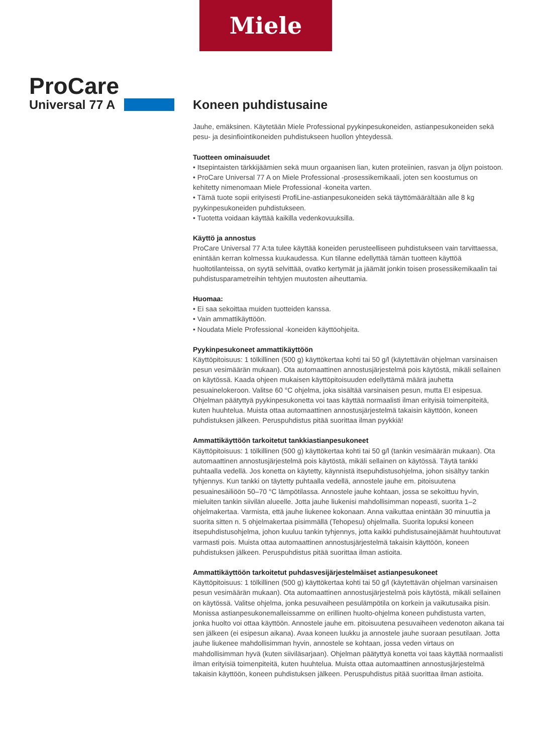Miele
ProCare
Universal 77 A
Koneen puhdistusaine
Jauhe, emäksinen. Käytetään Miele Professional pyykinpesukoneiden, astianpesukoneiden sekä pesu- ja desinfiointikoneiden puhdistukseen huollon yhteydessä.
Tuotteen ominaisuudet
• Itsepintaisten tärkkijäämien sekä muun orgaanisen lian, kuten proteiinien, rasvan ja öljyn poistoon.
• ProCare Universal 77 A on Miele Professional -prosessikemikaali, joten sen koostumus on kehitetty nimenomaan Miele Professional -koneita varten.
• Tämä tuote sopii erityisesti ProfiLine-astianpesukoneiden sekä täyttömäärältään alle 8 kg pyykinpesukoneiden puhdistukseen.
• Tuotetta voidaan käyttää kaikilla vedenkovuuksilla.
Käyttö ja annostus
ProCare Universal 77 A:ta tulee käyttää koneiden perusteelliseen puhdistukseen vain tarvittaessa, enintään kerran kolmessa kuukaudessa. Kun tilanne edellyttää tämän tuotteen käyttöä huoltotilanteissa, on syytä selvittää, ovatko kertymät ja jäämät jonkin toisen prosessikemikaalin tai puhdistusparametreihin tehtyjen muutosten aiheuttamia.
Huomaa:
• Ei saa sekoittaa muiden tuotteiden kanssa.
• Vain ammattikäyttöön.
• Noudata Miele Professional -koneiden käyttöohjeita.
Pyykinpesukoneet ammattikäyttöön
Käyttöpitoisuus: 1 tölkillinen (500 g) käyttökertaa kohti tai 50 g/l (käytettävän ohjelman varsinaisen pesun vesimäärän mukaan). Ota automaattinen annostusjärjestelmä pois käytöstä, mikäli sellainen on käytössä. Kaada ohjeen mukaisen käyttöpitoisuuden edellyttämä määrä jauhetta pesuainelokeroon. Valitse 60 °C ohjelma, joka sisältää varsinaisen pesun, mutta EI esipesua. Ohjelman päätyttyä pyykinpesukonetta voi taas käyttää normaalisti ilman erityisiä toimenpiteitä, kuten huuhtelua. Muista ottaa automaattinen annostusjärjestelmä takaisin käyttöön, koneen puhdistuksen jälkeen. Peruspuhdistus pitää suorittaa ilman pyykkiä!
Ammattikäyttöön tarkoitetut tankkiastianpesukoneet
Käyttöpitoisuus: 1 tölkillinen (500 g) käyttökertaa kohti tai 50 g/l (tankin vesimäärän mukaan). Ota automaattinen annostusjärjestelmä pois käytöstä, mikäli sellainen on käytössä. Täytä tankki puhtaalla vedellä. Jos konetta on käytetty, käynnistä itsepuhdistusohjelma, johon sisältyy tankin tyhjennys. Kun tankki on täytetty puhtaalla vedellä, annostele jauhe em. pitoisuutena pesuainesäiliöön 50–70 °C lämpötilassa. Annostele jauhe kohtaan, jossa se sekoittuu hyvin, mieluiten tankin siivilän alueelle. Jotta jauhe liukenisi mahdollisimman nopeasti, suorita 1–2 ohjelmakertaa. Varmista, että jauhe liukenee kokonaan. Anna vaikuttaa enintään 30 minuuttia ja suorita sitten n. 5 ohjelmakertaa pisimmällä (Tehopesu) ohjelmalla. Suorita lopuksi koneen itsepuhdistusohjelma, johon kuuluu tankin tyhjennys, jotta kaikki puhdistusainejäämät huuhtoutuvat varmasti pois. Muista ottaa automaattinen annostusjärjestelmä takaisin käyttöön, koneen puhdistuksen jälkeen. Peruspuhdistus pitää suorittaa ilman astioita.
Ammattikäyttöön tarkoitetut puhdasvesijärjestelmäiset astianpesukoneet
Käyttöpitoisuus: 1 tölkillinen (500 g) käyttökertaa kohti tai 50 g/l (käytettävän ohjelman varsinaisen pesun vesimäärän mukaan). Ota automaattinen annostusjärjestelmä pois käytöstä, mikäli sellainen on käytössä. Valitse ohjelma, jonka pesuvaiheen pesulämpötila on korkein ja vaikutusaika pisin. Monissa astianpesukonemalleissamme on erillinen huolto-ohjelma koneen puhdistusta varten, jonka huolto voi ottaa käyttöön. Annostele jauhe em. pitoisuutena pesuvaiheen vedenoton aikana tai sen jälkeen (ei esipesun aikana). Avaa koneen luukku ja annostele jauhe suoraan pesutilaan. Jotta jauhe liukenee mahdollisimman hyvin, annostele se kohtaan, jossa veden virtaus on mahdollisimman hyvä (kuten siiviläsarjaan). Ohjelman päätyttyä konetta voi taas käyttää normaalisti ilman erityisiä toimenpiteitä, kuten huuhtelua. Muista ottaa automaattinen annostusjärjestelmä takaisin käyttöön, koneen puhdistuksen jälkeen. Peruspuhdistus pitää suorittaa ilman astioita.